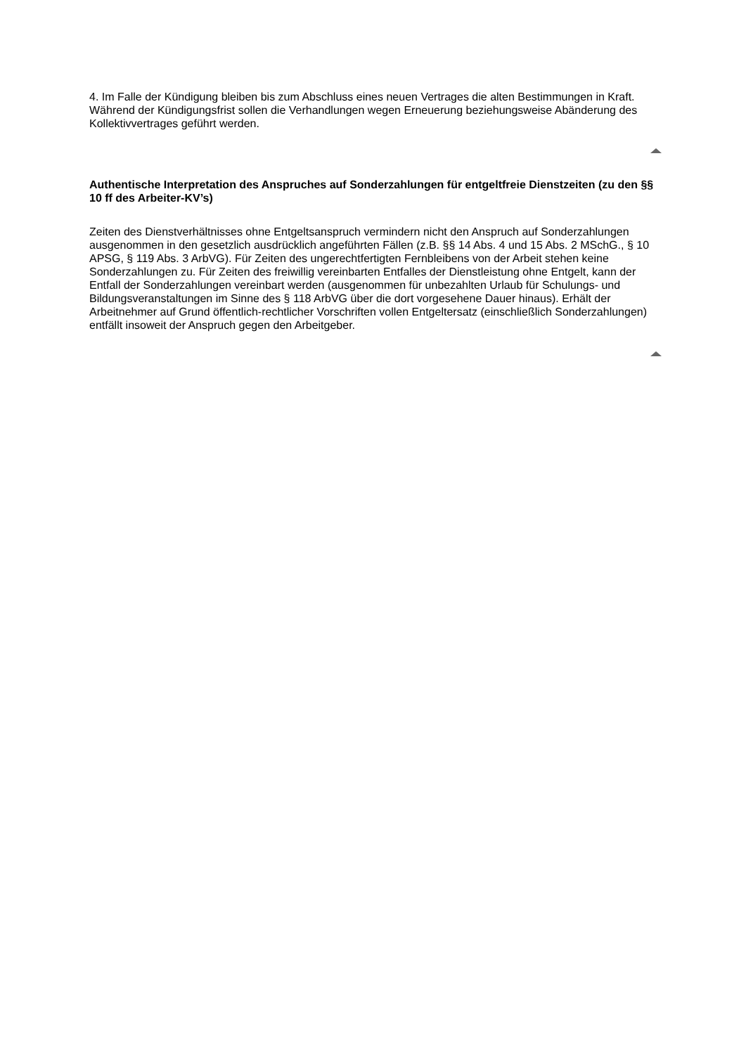4. Im Falle der Kündigung bleiben bis zum Abschluss eines neuen Vertrages die alten Bestimmungen in Kraft. Während der Kündigungsfrist sollen die Verhandlungen wegen Erneuerung beziehungsweise Abänderung des Kollektivvertrages geführt werden.
Authentische Interpretation des Anspruches auf Sonderzahlungen für entgeltfreie Dienstzeiten (zu den §§ 10 ff des Arbeiter-KV’s)
Zeiten des Dienstverhältnisses ohne Entgeltsanspruch vermindern nicht den Anspruch auf Sonderzahlungen ausgenommen in den gesetzlich ausdrücklich angeführten Fällen (z.B. §§ 14 Abs. 4 und 15 Abs. 2 MSchG., § 10 APSG, § 119 Abs. 3 ArbVG). Für Zeiten des ungerechtfertigten Fernbleibens von der Arbeit stehen keine Sonderzahlungen zu. Für Zeiten des freiwillig vereinbarten Entfalles der Dienstleistung ohne Entgelt, kann der Entfall der Sonderzahlungen vereinbart werden (ausgenommen für unbezahlten Urlaub für Schulungs- und Bildungsveranstaltungen im Sinne des § 118 ArbVG über die dort vorgesehene Dauer hinaus). Erhält der Arbeitnehmer auf Grund öffentlich-rechtlicher Vorschriften vollen Entgeltersatz (einschließlich Sonderzahlungen) entfällt insoweit der Anspruch gegen den Arbeitgeber.